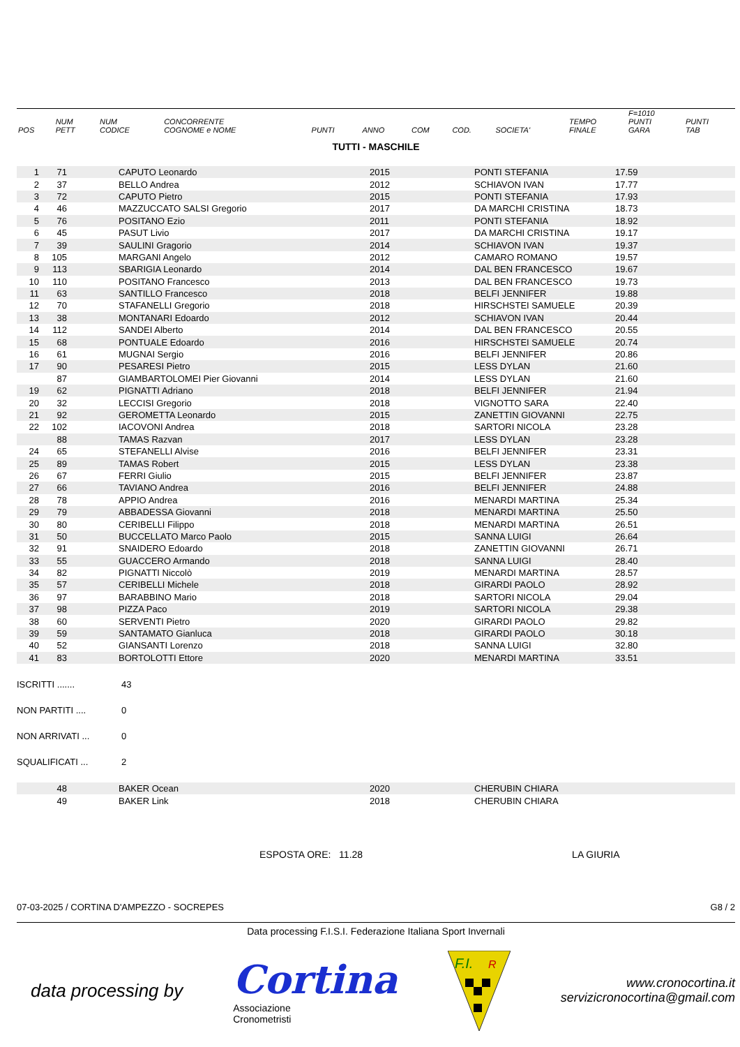| POS | NUM PETT | NUM CODICE | CONCORRENTE COGNOME e NOME | PUNTI | ANNO | COM | COD. | SOCIETA' | TEMPO FINALE | F=1010 PUNTI GARA | PUNTI TAB |
| --- | --- | --- | --- | --- | --- | --- | --- | --- | --- | --- | --- |
TUTTI - MASCHILE
| 1 | 71 | | CAPUTO Leonardo | | 2015 | | PONTI STEFANIA | 17.59 | | |
| 2 | 37 | | BELLO Andrea | | 2012 | | SCHIAVON IVAN | 17.77 | | |
| 3 | 72 | | CAPUTO Pietro | | 2015 | | PONTI STEFANIA | 17.93 | | |
| 4 | 46 | | MAZZUCCATO SALSI Gregorio | | 2017 | | DA MARCHI CRISTINA | 18.73 | | |
| 5 | 76 | | POSITANO Ezio | | 2011 | | PONTI STEFANIA | 18.92 | | |
| 6 | 45 | | PASUT Livio | | 2017 | | DA MARCHI CRISTINA | 19.17 | | |
| 7 | 39 | | SAULINI Gragorio | | 2014 | | SCHIAVON IVAN | 19.37 | | |
| 8 | 105 | | MARGANI Angelo | | 2012 | | CAMARO ROMANO | 19.57 | | |
| 9 | 113 | | SBARIGIA Leonardo | | 2014 | | DAL BEN FRANCESCO | 19.67 | | |
| 10 | 110 | | POSITANO Francesco | | 2013 | | DAL BEN FRANCESCO | 19.73 | | |
| 11 | 63 | | SANTILLO Francesco | | 2018 | | BELFI JENNIFER | 19.88 | | |
| 12 | 70 | | STAFANELLI Gregorio | | 2018 | | HIRSCHSTEI SAMUELE | 20.39 | | |
| 13 | 38 | | MONTANARI Edoardo | | 2012 | | SCHIAVON IVAN | 20.44 | | |
| 14 | 112 | | SANDEI Alberto | | 2014 | | DAL BEN FRANCESCO | 20.55 | | |
| 15 | 68 | | PONTUALE Edoardo | | 2016 | | HIRSCHSTEI SAMUELE | 20.74 | | |
| 16 | 61 | | MUGNAI Sergio | | 2016 | | BELFI JENNIFER | 20.86 | | |
| 17 | 90 | | PESARESI Pietro | | 2015 | | LESS DYLAN | 21.60 | | |
| | 87 | | GIAMBARTOLOMEI Pier Giovanni | | 2014 | | LESS DYLAN | 21.60 | | |
| 19 | 62 | | PIGNATTI Adriano | | 2018 | | BELFI JENNIFER | 21.94 | | |
| 20 | 32 | | LECCISI Gregorio | | 2018 | | VIGNOTTO SARA | 22.40 | | |
| 21 | 92 | | GEROMETTA Leonardo | | 2015 | | ZANETTIN GIOVANNI | 22.75 | | |
| 22 | 102 | | IACOVONI Andrea | | 2018 | | SARTORI NICOLA | 23.28 | | |
| | 88 | | TAMAS Razvan | | 2017 | | LESS DYLAN | 23.28 | | |
| 24 | 65 | | STEFANELLI Alvise | | 2016 | | BELFI JENNIFER | 23.31 | | |
| 25 | 89 | | TAMAS Robert | | 2015 | | LESS DYLAN | 23.38 | | |
| 26 | 67 | | FERRI Giulio | | 2015 | | BELFI JENNIFER | 23.87 | | |
| 27 | 66 | | TAVIANO Andrea | | 2016 | | BELFI JENNIFER | 24.88 | | |
| 28 | 78 | | APPIO Andrea | | 2016 | | MENARDI MARTINA | 25.34 | | |
| 29 | 79 | | ABBADESSA Giovanni | | 2018 | | MENARDI MARTINA | 25.50 | | |
| 30 | 80 | | CERIBELLI Filippo | | 2018 | | MENARDI MARTINA | 26.51 | | |
| 31 | 50 | | BUCCELLATO Marco Paolo | | 2015 | | SANNA LUIGI | 26.64 | | |
| 32 | 91 | | SNAIDERO Edoardo | | 2018 | | ZANETTIN GIOVANNI | 26.71 | | |
| 33 | 55 | | GUACCERO Armando | | 2018 | | SANNA LUIGI | 28.40 | | |
| 34 | 82 | | PIGNATTI Niccolò | | 2019 | | MENARDI MARTINA | 28.57 | | |
| 35 | 57 | | CERIBELLI Michele | | 2018 | | GIRARDI PAOLO | 28.92 | | |
| 36 | 97 | | BARABBINO Mario | | 2018 | | SARTORI NICOLA | 29.04 | | |
| 37 | 98 | | PIZZA Paco | | 2019 | | SARTORI NICOLA | 29.38 | | |
| 38 | 60 | | SERVENTI Pietro | | 2020 | | GIRARDI PAOLO | 29.82 | | |
| 39 | 59 | | SANTAMATO Gianluca | | 2018 | | GIRARDI PAOLO | 30.18 | | |
| 40 | 52 | | GIANSANTI Lorenzo | | 2018 | | SANNA LUIGI | 32.80 | | |
| 41 | 83 | | BORTOLOTTI Ettore | | 2020 | | MENARDI MARTINA | 33.51 | | |
ISCRITTI ....... 43
NON PARTITI .... 0
NON ARRIVATI ... 0
SQUALIFICATI ... 2
| | 48 | | BAKER Ocean | | 2020 | | CHERUBIN CHIARA | |
| | 49 | | BAKER Link | | 2018 | | CHERUBIN CHIARA | |
ESPOSTA ORE: 11.28 LA GIURIA
07-03-2025 / CORTINA D'AMPEZZO - SOCREPES G8 / 2
Data processing F.I.S.I. Federazione Italiana Sport Invernali
data processing by Cortina
Associazione
Cronometristi
F.I.
R
www.cronocortina.it
servizicronocortina@gmail.com